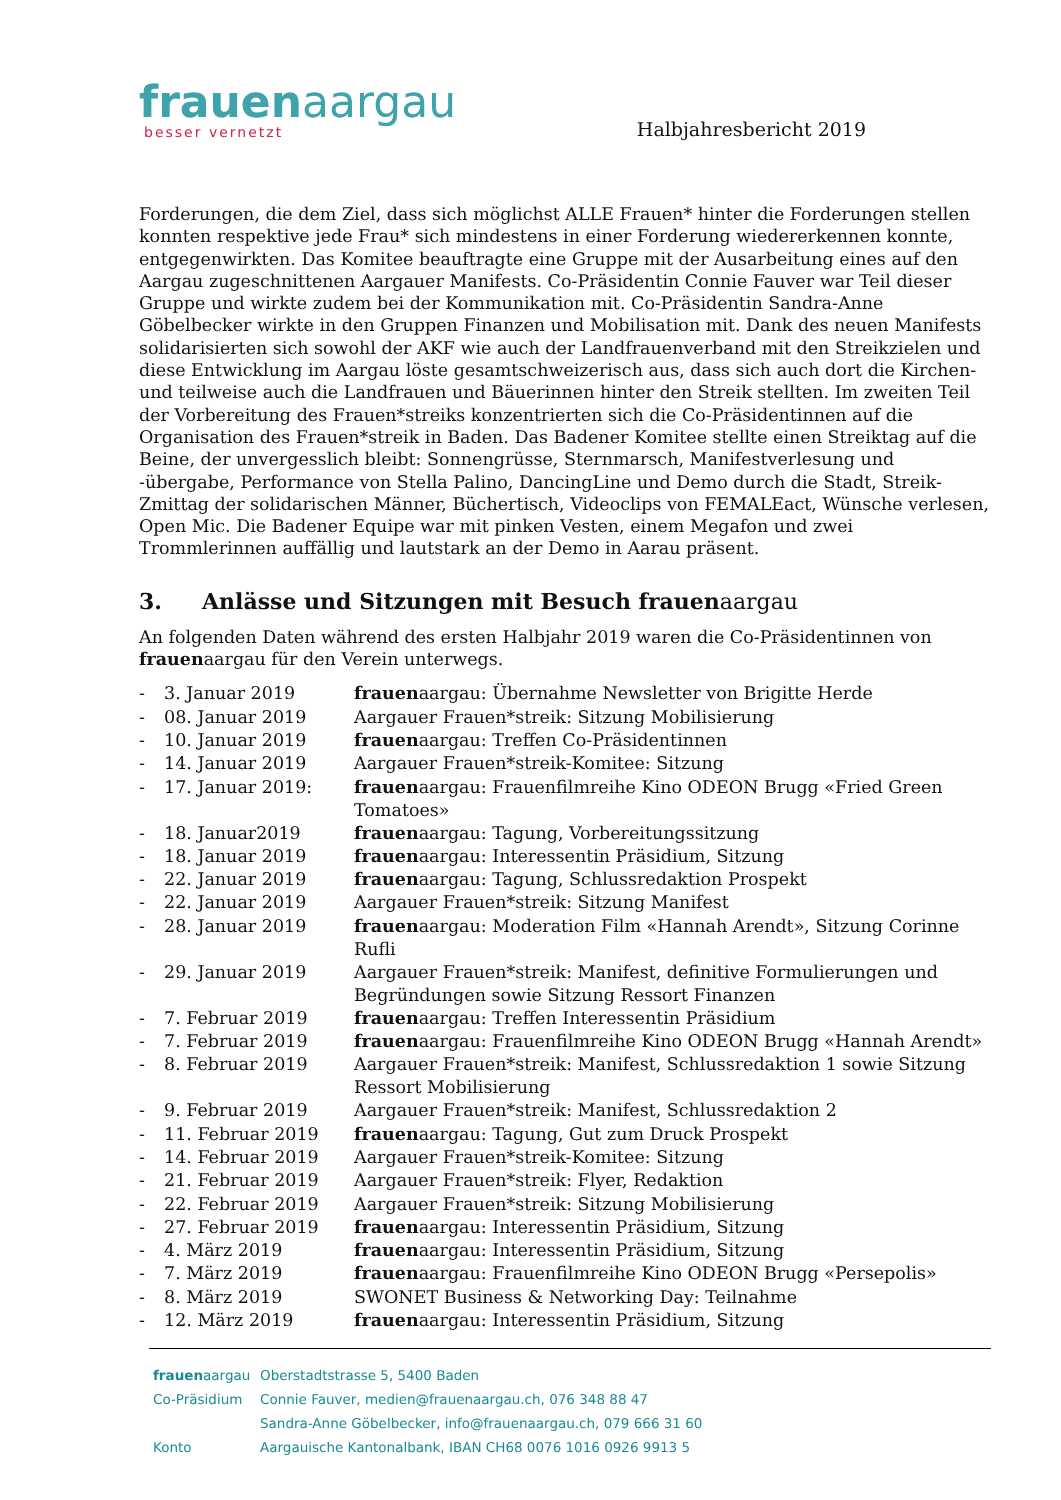frauenaargau
besser vernetzt
Halbjahresbericht 2019
Forderungen, die dem Ziel, dass sich möglichst ALLE Frauen* hinter die Forderungen stellen konnten respektive jede Frau* sich mindestens in einer Forderung wiedererkennen konnte, entgegenwirkten. Das Komitee beauftragte eine Gruppe mit der Ausarbeitung eines auf den Aargau zugeschnittenen Aargauer Manifests. Co-Präsidentin Connie Fauver war Teil dieser Gruppe und wirkte zudem bei der Kommunikation mit. Co-Präsidentin Sandra-Anne Göbelbecker wirkte in den Gruppen Finanzen und Mobilisation mit. Dank des neuen Manifests solidarisierten sich sowohl der AKF wie auch der Landfrauenverband mit den Streikzielen und diese Entwicklung im Aargau löste gesamtschweizerisch aus, dass sich auch dort die Kirchen- und teilweise auch die Landfrauen und Bäuerinnen hinter den Streik stellten. Im zweiten Teil der Vorbereitung des Frauen*streiks konzentrierten sich die Co-Präsidentinnen auf die Organisation des Frauen*streik in Baden. Das Badener Komitee stellte einen Streiktag auf die Beine, der unvergesslich bleibt: Sonnengrüsse, Sternmarsch, Manifestverlesung und -übergabe, Performance von Stella Palino, DancingLine und Demo durch die Stadt, Streik-Zmittag der solidarischen Männer, Büchertisch, Videoclips von FEMALEact, Wünsche verlesen, Open Mic. Die Badener Equipe war mit pinken Vesten, einem Megafon und zwei Trommlerinnen auffällig und lautstark an der Demo in Aarau präsent.
3. Anlässe und Sitzungen mit Besuch frauenaargau
An folgenden Daten während des ersten Halbjahr 2019 waren die Co-Präsidentinnen von frauenaargau für den Verein unterwegs.
| - | 3. Januar 2019 | frauen aargau: Übernahme Newsletter von Brigitte Herde |
| - | 08. Januar 2019 | Aargauer Frauen*streik: Sitzung Mobilisierung |
| - | 10. Januar 2019 | frauen aargau: Treffen Co-Präsidentinnen |
| - | 14. Januar 2019 | Aargauer Frauen*streik-Komitee: Sitzung |
| - | 17. Januar 2019: | frauen aargau: Frauenfilmreihe Kino ODEON Brugg «Fried Green Tomatoes» |
| - | 18. Januar2019 | frauen aargau: Tagung, Vorbereitungssitzung |
| - | 18. Januar 2019 | frauen aargau: Interessentin Präsidium, Sitzung |
| - | 22. Januar 2019 | frauen aargau: Tagung, Schlussredaktion Prospekt |
| - | 22. Januar 2019 | Aargauer Frauen*streik: Sitzung Manifest |
| - | 28. Januar 2019 | frauen aargau: Moderation Film «Hannah Arendt», Sitzung Corinne Rufli |
| - | 29. Januar 2019 | Aargauer Frauen*streik: Manifest, definitive Formulierungen und Begründungen sowie Sitzung Ressort Finanzen |
| - | 7. Februar 2019 | frauen aargau: Treffen Interessentin Präsidium |
| - | 7. Februar 2019 | frauen aargau: Frauenfilmreihe Kino ODEON Brugg «Hannah Arendt» |
| - | 8. Februar 2019 | Aargauer Frauen*streik: Manifest, Schlussredaktion 1 sowie Sitzung Ressort Mobilisierung |
| - | 9. Februar 2019 | Aargauer Frauen*streik: Manifest, Schlussredaktion 2 |
| - | 11. Februar 2019 | frauen aargau: Tagung, Gut zum Druck Prospekt |
| - | 14. Februar 2019 | Aargauer Frauen*streik-Komitee: Sitzung |
| - | 21. Februar 2019 | Aargauer Frauen*streik: Flyer, Redaktion |
| - | 22. Februar 2019 | Aargauer Frauen*streik: Sitzung Mobilisierung |
| - | 27. Februar 2019 | frauen aargau: Interessentin Präsidium, Sitzung |
| - | 4. März 2019 | frauen aargau: Interessentin Präsidium, Sitzung |
| - | 7. März 2019 | frauen aargau: Frauenfilmreihe Kino ODEON Brugg «Persepolis» |
| - | 8. März 2019 | SWONET Business & Networking Day: Teilnahme |
| - | 12. März 2019 | frauen aargau: Interessentin Präsidium, Sitzung |
| frauen aargau | Oberstadtstrasse 5, 5400 Baden |
| Co-Präsidium | Connie Fauver, medien@frauenaargau.ch, 076 348 88 47 |
| | Sandra-Anne Göbelbecker, info@frauenaargau.ch, 079 666 31 60 |
| Konto | Aargauische Kantonalbank, IBAN CH68 0076 1016 0926 9913 5 |